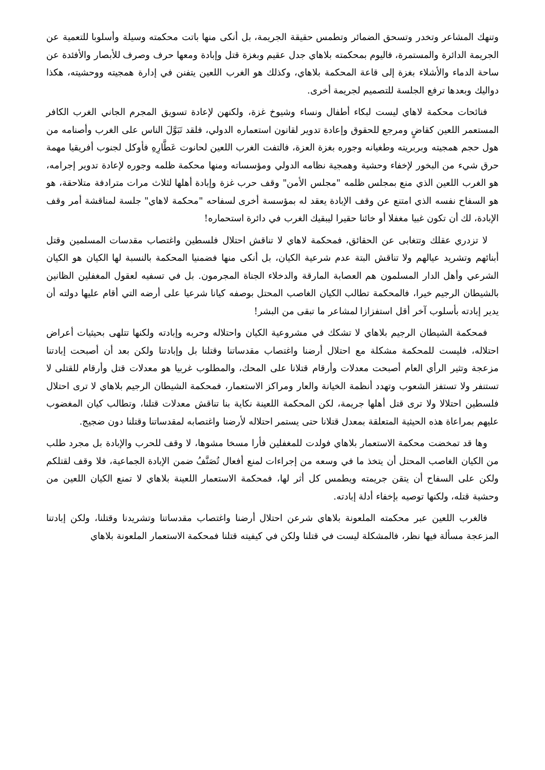وتنهك المشاعر وتخدر وتسحق الضمائر وتطمس حقيقة الجريمة، بل أنكى منها باتت محكمته وسيلة وأسلوبا للتعمية عن الجريمة الدائرة والمستمرة، فاليوم بمحكمته بلاهاي جدل عقيم وبغزة قتل وإبادة ومعها حرف وصرف للأبصار والأفئدة عن ساحة الدماء والأشلاء بغزة إلى قاعة المحكمة بلاهاي، وكذلك هو الغرب اللعين يتفنن في إدارة همجيته ووحشيته، هكذا دواليك وبعدها ترفع الجلسة للتصميم لجريمة أخرى.
فنائحات محكمة لاهاي ليست لبكاء أطفال ونساء وشيوخ غزة، ولكنهن لإعادة تسويق المجرم الجاني الغرب الكافر المستعمر اللعين كقاضٍ ومرجع للحقوق وإعادة تدوير لقانون استعماره الدولي، فلقد تَبَوَّلَ الناس على الغرب وأصنامه من هول حجم همجيته وبربريته وطغيانه وجوره بغزة العزة، فالتفت الغرب اللعين لحانوت عَطَّارِهِ فأوكل لجنوب أفريقيا مهمة حرق شيء من البخور لإخفاء وحشية وهمجية نظامه الدولي ومؤسساته ومنها محكمة ظلمه وجوره لإعادة تدوير إجرامه، هو الغرب اللعين الذي منع بمجلس ظلمه "مجلس الأمن" وقف حرب غزة وإبادة أهلها لثلاث مرات مترادفة متلاحقة، هو هو السفاح نفسه الذي امتنع عن وقف الإبادة يعقد له بمؤسسة أخرى لسفاحه "محكمة لاهاي" جلسة لمناقشة أمر وقف الإبادة، لك أن تكون غبيا مغفلا أو خائنا حقيرا ليبقيك الغرب في دائرة استحماره!
لا تزدري عقلك وتتغابى عن الحقائق، فمحكمة لاهاي لا تناقش احتلال فلسطين واغتصاب مقدسات المسلمين وقتل أبنائهم وتشريد عيالهم ولا تناقش البتة عدم شرعية الكيان، بل أنكى منها فضمنيا المحكمة بالنسبة لها الكيان هو الكيان الشرعي وأهل الدار المسلمون هم العصابة المارقة والدخلاء الجناة المجرمون. بل في تسفيه لعقول المغفلين الظانين بالشيطان الرجيم خيرا، فالمحكمة تطالب الكيان الغاصب المحتل بوصفه كيانا شرعيا على أرضه التي أقام عليها دولته أن يدير إبادته بأسلوب آخر أقل استفزازا لمشاعر ما تبقى من البشر!
فمحكمة الشيطان الرجيم بلاهاي لا تشكك في مشروعية الكيان واحتلاله وحربه وإبادته ولكنها تتلهى بحيثيات أعراض احتلاله، فليست للمحكمة مشكلة مع احتلال أرضنا واغتصاب مقدساتنا وقتلنا بل وإبادتنا ولكن بعد أن أصبحت إبادتنا مزعجة وتثير الرأي العام أصبحت معدلات وأرقام قتلانا على المحك، والمطلوب غربيا هو معدلات قتل وأرقام للقتلى لا تستنفر ولا تستفز الشعوب وتهدد أنظمة الخيانة والعار ومراكز الاستعمار، فمحكمة الشيطان الرجيم بلاهاي لا ترى احتلال فلسطين احتلالا ولا ترى قتل أهلها جريمة، لكن المحكمة اللعينة نكاية بنا تناقش معدلات قتلنا، وتطالب كيان المغضوب عليهم بمراعاة هذه الحيثية المتعلقة بمعدل قتلانا حتى يستمر احتلاله لأرضنا واغتصابه لمقدساتنا وقتلنا دون ضجيج.
وها قد تمخضت محكمة الاستعمار بلاهاي فولدت للمغفلين فأرا مسخا مشوها، لا وقف للحرب والإبادة بل مجرد طلب من الكيان الغاصب المحتل أن يتخذ ما في وسعه من إجراءات لمنع أفعال تُصَنَّفُ ضمن الإبادة الجماعية، فلا وقف لقتلكم ولكن على السفاح أن يتقن جريمته ويطمس كل أثر لها، فمحكمة الاستعمار اللعينة بلاهاي لا تمنع الكيان اللعين من وحشية قتله، ولكنها توصيه بإخفاء أدلة إبادته.
فالغرب اللعين عبر محكمته الملعونة بلاهاي شرعن احتلال أرضنا واغتصاب مقدساتنا وتشريدنا وقتلنا، ولكن إبادتنا المزعجة مسألة فيها نظر، فالمشكلة ليست في قتلنا ولكن في كيفيته قتلنا فمحكمة الاستعمار الملعونة بلاهاي